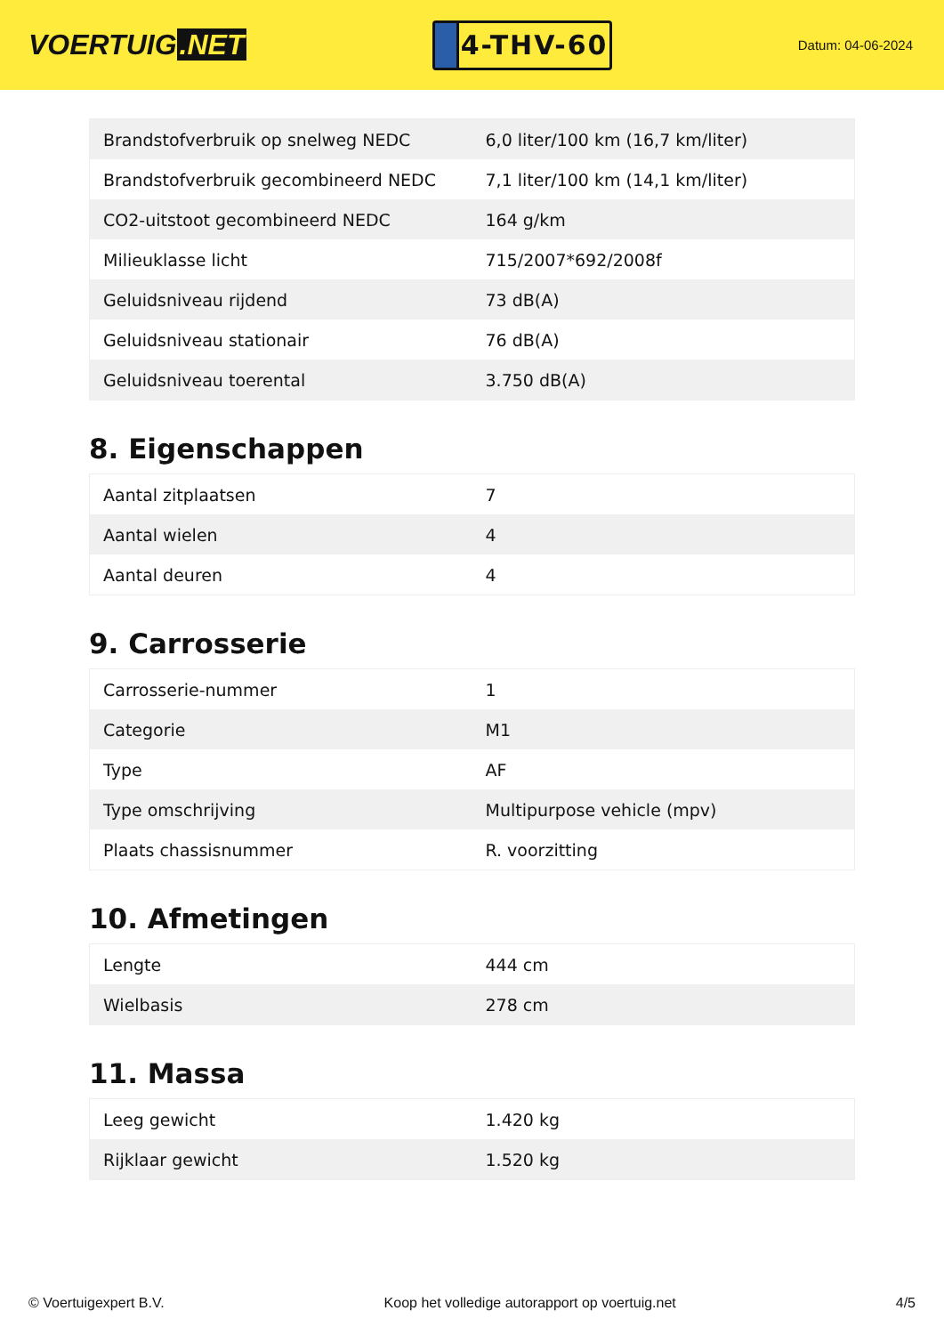VOERTUIG.NET
4-THV-60
Datum: 04-06-2024
| Brandstofverbruik op snelweg NEDC | 6,0 liter/100 km (16,7 km/liter) |
| Brandstofverbruik gecombineerd NEDC | 7,1 liter/100 km (14,1 km/liter) |
| CO2-uitstoot gecombineerd NEDC | 164 g/km |
| Milieuklasse licht | 715/2007*692/2008f |
| Geluidsniveau rijdend | 73 dB(A) |
| Geluidsniveau stationair | 76 dB(A) |
| Geluidsniveau toerental | 3.750 dB(A) |
8. Eigenschappen
| Aantal zitplaatsen | 7 |
| Aantal wielen | 4 |
| Aantal deuren | 4 |
9. Carrosserie
| Carrosserie-nummer | 1 |
| Categorie | M1 |
| Type | AF |
| Type omschrijving | Multipurpose vehicle (mpv) |
| Plaats chassisnummer | R. voorzitting |
10. Afmetingen
| Lengte | 444 cm |
| Wielbasis | 278 cm |
11. Massa
| Leeg gewicht | 1.420 kg |
| Rijklaar gewicht | 1.520 kg |
© Voertuigexpert B.V. Koop het volledige autorapport op voertuig.net 4/5